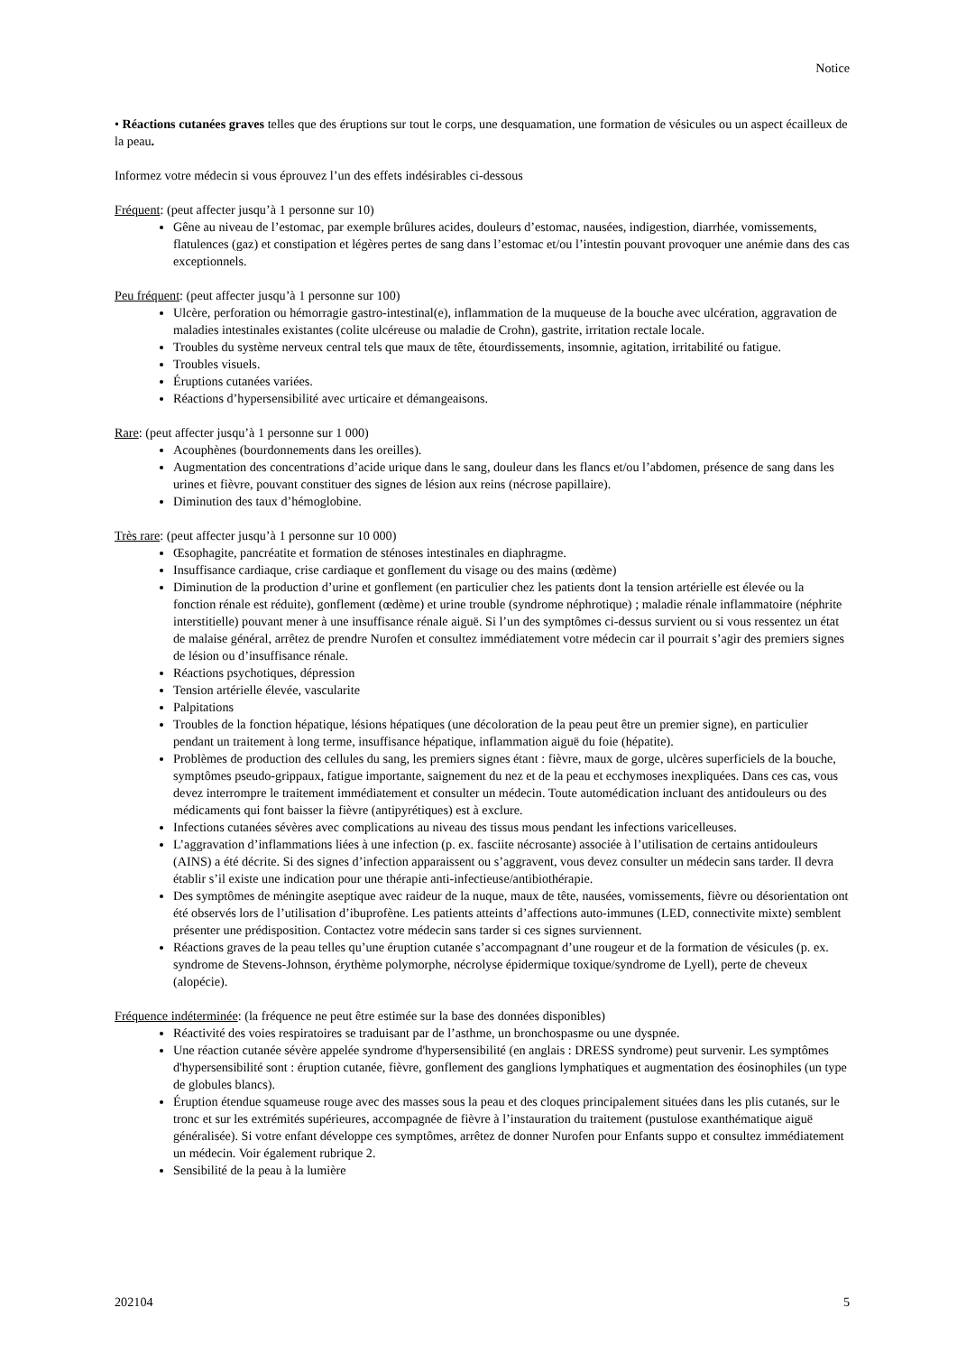Notice
• Réactions cutanées graves telles que des éruptions sur tout le corps, une desquamation, une formation de vésicules ou un aspect écailleux de la peau.
Informez votre médecin si vous éprouvez l’un des effets indésirables ci-dessous
Fréquent: (peut affecter jusqu’à 1 personne sur 10)
Gêne au niveau de l’estomac, par exemple brûlures acides, douleurs d’estomac, nausées, indigestion, diarrhée, vomissements, flatulences (gaz) et constipation et légères pertes de sang dans l’estomac et/ou l’intestin pouvant provoquer une anémie dans des cas exceptionnels.
Peu fréquent: (peut affecter jusqu’à 1 personne sur 100)
Ulcère, perforation ou hémorragie gastro-intestinal(e), inflammation de la muqueuse de la bouche avec ulcération, aggravation de maladies intestinales existantes (colite ulcéreuse ou maladie de Crohn), gastrite, irritation rectale locale.
Troubles du système nerveux central tels que maux de tête, étourdissements, insomnie, agitation, irritabilité ou fatigue.
Troubles visuels.
Éruptions cutanées variées.
Réactions d’hypersensibilité avec urticaire et démangeaisons.
Rare: (peut affecter jusqu’à 1 personne sur 1 000)
Acouphènes (bourdonnements dans les oreilles).
Augmentation des concentrations d’acide urique dans le sang, douleur dans les flancs et/ou l’abdomen, présence de sang dans les urines et fièvre, pouvant constituer des signes de lésion aux reins (nécrose papillaire).
Diminution des taux d’hémoglobine.
Très rare: (peut affecter jusqu’à 1 personne sur 10 000)
Œsophagite, pancréatite et formation de sténoses intestinales en diaphragme.
Insuffisance cardiaque, crise cardiaque et gonflement du visage ou des mains (œdème)
Diminution de la production d’urine et gonflement (en particulier chez les patients dont la tension artérielle est élevée ou la fonction rénale est réduite), gonflement (œdème) et urine trouble (syndrome néphrotique) ; maladie rénale inflammatoire (néphrite interstitielle) pouvant mener à une insuffisance rénale aiguë. Si l’un des symptômes ci-dessus survient ou si vous ressentez un état de malaise général, arrêtez de prendre Nurofen et consultez immédiatement votre médecin car il pourrait s’agir des premiers signes de lésion ou d’insuffisance rénale.
Réactions psychotiques, dépression
Tension artérielle élevée, vascularite
Palpitations
Troubles de la fonction hépatique, lésions hépatiques (une décoloration de la peau peut être un premier signe), en particulier pendant un traitement à long terme, insuffisance hépatique, inflammation aiguë du foie (hépatite).
Problèmes de production des cellules du sang, les premiers signes étant : fièvre, maux de gorge, ulcères superficiels de la bouche, symptômes pseudo-grippaux, fatigue importante, saignement du nez et de la peau et ecchymoses inexpliquées. Dans ces cas, vous devez interrompre le traitement immédiatement et consulter un médecin. Toute automédication incluant des antidouleurs ou des médicaments qui font baisser la fièvre (antipyrétiques) est à exclure.
Infections cutanées sévères avec complications au niveau des tissus mous pendant les infections varicelleuses.
L’aggravation d’inflammations liées à une infection (p. ex. fasciite nécrosante) associée à l’utilisation de certains antidouleurs (AINS) a été décrite. Si des signes d’infection apparaissent ou s’aggravent, vous devez consulter un médecin sans tarder. Il devra établir s’il existe une indication pour une thérapie anti-infectieuse/antibiothérapie.
Des symptômes de méningite aseptique avec raideur de la nuque, maux de tête, nausées, vomissements, fièvre ou désorientation ont été observés lors de l’utilisation d’ibuprofène. Les patients atteints d’affections auto-immunes (LED, connectivite mixte) semblent présenter une prédisposition. Contactez votre médecin sans tarder si ces signes surviennent.
Réactions graves de la peau telles qu’une éruption cutanée s’accompagnant d’une rougeur et de la formation de vésicules (p. ex. syndrome de Stevens-Johnson, érythème polymorphe, nécrolyse épidermique toxique/syndrome de Lyell), perte de cheveux (alopécie).
Fréquence indéterminée: (la fréquence ne peut être estimée sur la base des données disponibles)
Réactivité des voies respiratoires se traduisant par de l’asthme, un bronchospasme ou une dyspnée.
Une réaction cutanée sévère appelée syndrome d'hypersensibilité (en anglais : DRESS syndrome) peut survenir. Les symptômes d'hypersensibilité sont : éruption cutanée, fièvre, gonflement des ganglions lymphatiques et augmentation des éosinophiles (un type de globules blancs).
Éruption étendue squameuse rouge avec des masses sous la peau et des cloques principalement situées dans les plis cutanés, sur le tronc et sur les extrémités supérieures, accompagnée de fièvre à l’instauration du traitement (pustulose exanthématique aiguë généralisée). Si votre enfant développe ces symptômes, arrêtez de donner Nurofen pour Enfants suppo et consultez immédiatement un médecin. Voir également rubrique 2.
Sensibilité de la peau à la lumière
202104 5